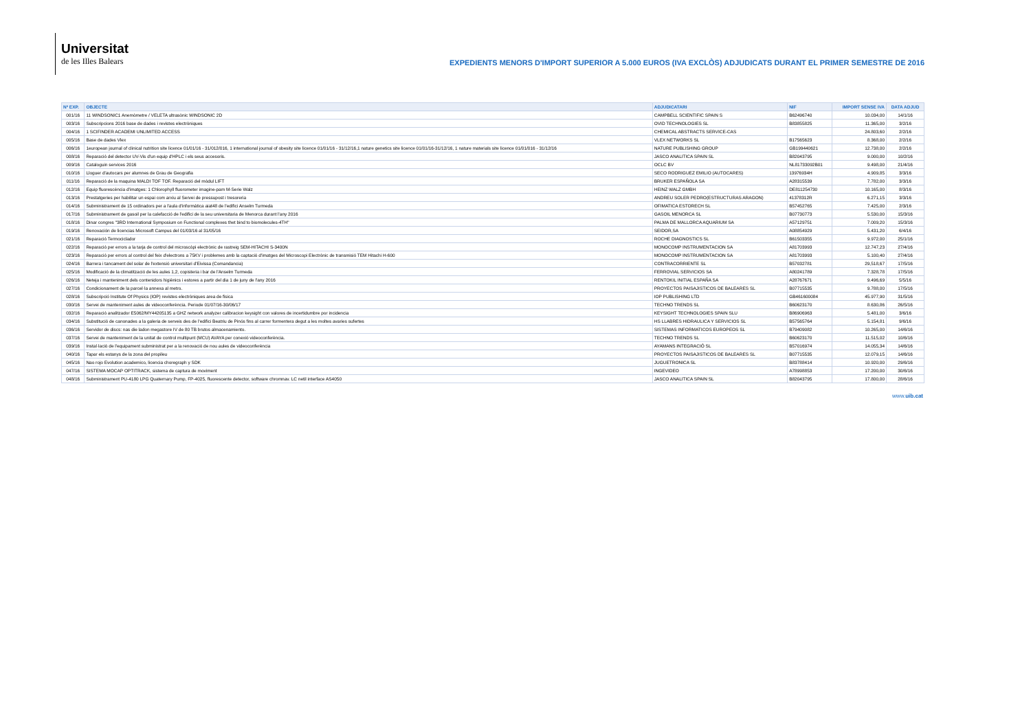Universitat
de les Illes Balears
EXPEDIENTS MENORS D'IMPORT SUPERIOR A 5.000 EUROS (IVA EXCLÒS) ADJUDICATS DURANT EL PRIMER SEMESTRE DE 2016
| Nº EXP. | OBJECTE | ADJUDICATARI | NIF | IMPORT SENSE IVA | DATA ADJUD |
| --- | --- | --- | --- | --- | --- |
| 001/16 | 11 WINDSONIC1 Anemòmetre / VELETA ultrasònic WINDSONIC 2D | CAMPBELL SCIENTIFIC SPAIN S | B62496740 | 10.034,00 | 14/1/16 |
| 003/16 | Subscripcions 2016 base de dades i revistes electròniques | OVID TECHNOLOGIES SL | B83855825 | 11.365,00 | 3/2/16 |
| 004/16 | 1 SCIFINDER ACADEMI UNLIMITED ACCESS | CHEMICAL ABSTRACTS SERVICE-CAS | | 24.803,60 | 2/2/16 |
| 005/16 | Base de dades Vlex | VLEX NETWORKS SL | B17565623 | 8.368,00 | 2/2/16 |
| 006/16 | 1european journal of clinical nutrition site licence 01/01/16 - 31/012/016, 1 international journal of obesity site licence 01/01/16 - 31/12/16,1 nature genetics site licence 01/01/16-31/12/16, 1 nature materials site licence 01/01/016 - 31/12/16 | NATURE PUBLISHING GROUP | GB199440621 | 12.738,00 | 2/2/16 |
| 008/16 | Reparació del detector UV-Vis d'un equip d'HPLC i els seus accesoris. | JASCO ANALITICA SPAIN SL | B82043795 | 9.000,00 | 10/2/16 |
| 009/16 | Cataloguin services 2016 | OCLC BV | NL81733092B01 | 9.498,00 | 21/4/16 |
| 010/16 | Lloguer d'autocars per alumnes de Grau de Geografia | SECO RODRIGUEZ EMILIO (AUTOCARES) | 13976934H | 4.909,85 | 3/3/16 |
| 011/16 | Reparació de la maquina MALDI TOF TOF. Reparació del mòdul LIFT | BRUKER ESPAÑOLA SA | A28315539 | 7.782,00 | 3/3/16 |
| 012/16 | Equip fluorescència d'imatges: 1 Chlorophyll fluorometer imagine-pam M-Serie Walz | HEINZ WALZ GMBH | DE811254730 | 10.165,00 | 8/3/16 |
| 013/16 | Prestatgeries per habilitar un espai com arxiu al Servei de pressupost i tresoreria | ANDREU SOLER PEDRO(ESTRUCTURAS ARAGON) | 41378312R | 6.271,15 | 3/3/16 |
| 014/16 | Subministrament de 15 ordinadors per a l'aula d'informàtica aiat48 de l'edifici Anselm Turmeda | OFIMATICA ESTORECH SL | B57452765 | 7.425,00 | 2/3/16 |
| 017/16 | Subministrament de gasoil per la calefacció de l'edifici de la seu universitaria de Menorca durant l'any 2016 | GASOIL MENORCA SL | B07730773 | 5.530,00 | 15/3/16 |
| 018/16 | Dinar congres "3RD International Symposium on Functional complexes thet bind to biomolecules-4TH" | PALMA DE MALLORCA AQUARIUM SA | A57129751 | 7.009,20 | 15/3/16 |
| 019/16 | Renovación de licencias Microsoft Campus del 01/03/16 al 31/05/16 | SEIDOR,SA | A08854929 | 5.431,20 | 6/4/16 |
| 021/16 | Reparació Termociclador | ROCHE DIAGNOSTICS SL | B61503355 | 9.972,00 | 25/1/16 |
| 022/16 | Reparació per errors a la tarja de control del microscòpi electrònic de rastreig SEM-HITACHI S-3400N | MONOCOMP INSTRUMENTACION SA | A81703993 | 12.747,23 | 27/4/16 |
| 023/16 | Reparació per errors al control del feix d'electrons a 75KV i problemes amb la captació d'imatges del Microscopi Electrònic de transmisió TEM Hitachi H-600 | MONOCOMP INSTRUMENTACION SA | A81703993 | 5.100,40 | 27/4/16 |
| 024/16 | Barrera i tancament del solar de l'extensió universitari d'Eivissa (Comandancia) | CONTRACORRIENTE SL | B57032781 | 29,518,67 | 17/5/16 |
| 025/16 | Modificació de la climatització de les aules 1,2, copisteria i bar de l'Anselm Turmeda | FERROVIAL SERVICIOS SA | A80241789 | 7.328,78 | 17/5/16 |
| 026/16 | Neteja i manteniment dels contenidors higiènics i estores a partir del dia 1 de juny de l'any 2016 | RENTOKIL INITIAL ESPAÑA SA | A28767671 | 9.496,69 | 5/5/16 |
| 027/16 | Condicionament de la parcel·la annexa al metro. | PROYECTOS PAISAJISTICOS DE BALEARES SL | B07715535 | 9.788,00 | 17/5/16 |
| 028/16 | Subscripció Institute Of Physics (IOP) revistes electròniques area de fisica | IOP PUBLISHING LTD | GB461600084 | 45.977,90 | 31/5/16 |
| 030/16 | Servei de manteniment aules de videoconferència. Periode 01/07/16-30/06/17 | TECHNO TRENDS SL | B60623170 | 8.630,86 | 26/5/16 |
| 032/16 | Reparació analitzador E5062/MY44205135 a GHZ network analyzer calibracion keysight con valores de incertidumbre por incidencia | KEYSIGHT TECHNOLOGIES SPAIN SLU | B86906963 | 5.481,00 | 3/6/16 |
| 034/16 | Substitució de canonades a la galeria de serveis des de l'edifici Beatriu de Pinós fins al carrer formentera degut a les moltes avaries sufertes | HS LLABRES HIDRAULICA Y SERVICIOS SL | B57565764 | 5.154,81 | 9/6/16 |
| 036/16 | Servidor de discs: nas die ladon megastore IV de 80 TB brutos almacenamiento. | SISTEMAS INFORMATICOS EUROPEOS SL | B79409082 | 10.265,00 | 14/6/16 |
| 037/16 | Servei de manteniment de la unitat de control multipunt (MCU) AVAYA per conexió videoconferència. | TECHNO TRENDS SL | B60623170 | 11.515,02 | 10/6/16 |
| 039/16 | Instal·lació de l'equipament subministrat per a la renovació de nou aules de videoconferència | AYAMANS INTEGRACIÓ SL | B57016974 | 14.055,34 | 14/6/16 |
| 040/16 | Tapar els estanys de la zona del propileu | PROYECTOS PAISAJISTICOS DE BALEARES SL | B07715535 | 12.079,15 | 14/6/16 |
| 045/16 | Nao rojo Evolution academico, licencia choregraph y SDK | JUGUETRONICA SL | B83788414 | 10.920,00 | 29/6/16 |
| 047/16 | SISTEMA MOCAP OPTITRACK, sistema de captura de moviment | INGEVIDEO | A78998853 | 17.200,00 | 30/6/16 |
| 048/16 | Subministrament PU-4180 LPG Quaternary Pump, FP-4025, fluorescente detector, software chromnav. LC netil interface AS4050 | JASCO ANALITICA SPAIN SL | B82043795 | 17.800,00 | 28/6/16 |
www.uib.cat